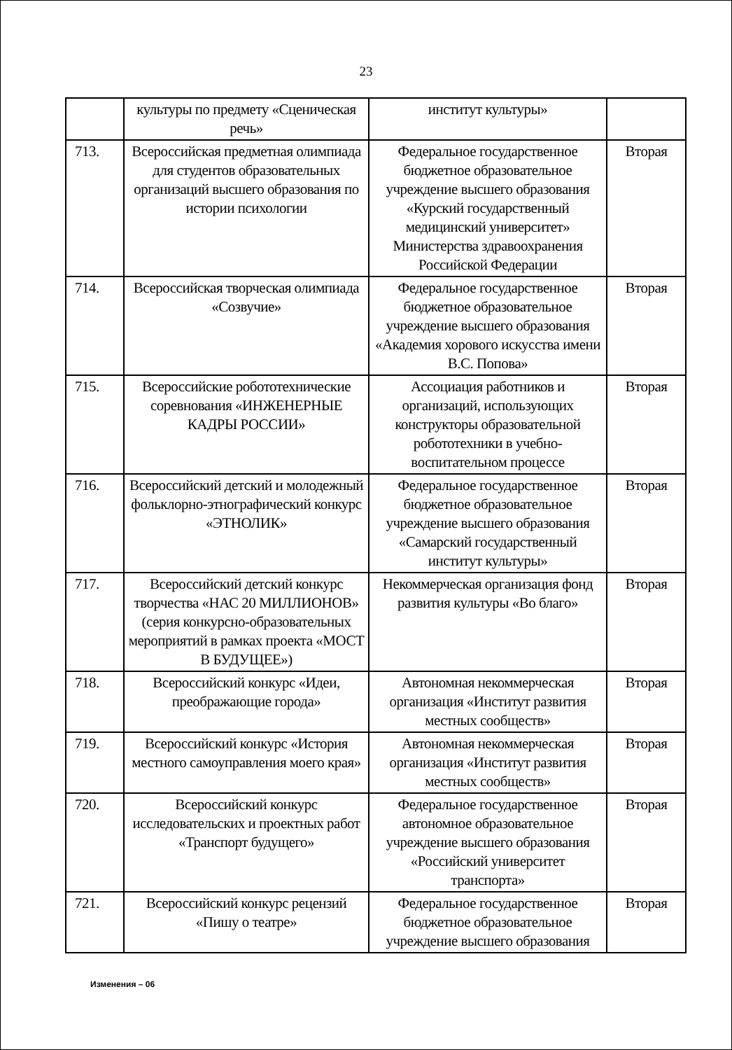23
| | культуры по предмету «Сценическая речь» | институт культуры» | |
| 713. | Всероссийская предметная олимпиада для студентов образовательных организаций высшего образования по истории психологии | Федеральное государственное бюджетное образовательное учреждение высшего образования «Курский государственный медицинский университет» Министерства здравоохранения Российской Федерации | Вторая |
| 714. | Всероссийская творческая олимпиада «Созвучие» | Федеральное государственное бюджетное образовательное учреждение высшего образования «Академия хорового искусства имени В.С. Попова» | Вторая |
| 715. | Всероссийские робототехнические соревнования «ИНЖЕНЕРНЫЕ КАДРЫ РОССИИ» | Ассоциация работников и организаций, использующих конструкторы образовательной робототехники в учебно-воспитательном процессе | Вторая |
| 716. | Всероссийский детский и молодежный фольклорно-этнографический конкурс «ЭТНОЛИК» | Федеральное государственное бюджетное образовательное учреждение высшего образования «Самарский государственный институт культуры» | Вторая |
| 717. | Всероссийский детский конкурс творчества «НАС 20 МИЛЛИОНОВ» (серия конкурсно-образовательных мероприятий в рамках проекта «МОСТ В БУДУЩЕЕ») | Некоммерческая организация фонд развития культуры «Во благо» | Вторая |
| 718. | Всероссийский конкурс «Идеи, преображающие города» | Автономная некоммерческая организация «Институт развития местных сообществ» | Вторая |
| 719. | Всероссийский конкурс «История местного самоуправления моего края» | Автономная некоммерческая организация «Институт развития местных сообществ» | Вторая |
| 720. | Всероссийский конкурс исследовательских и проектных работ «Транспорт будущего» | Федеральное государственное автономное образовательное учреждение высшего образования «Российский университет транспорта» | Вторая |
| 721. | Всероссийский конкурс рецензий «Пишу о театре» | Федеральное государственное бюджетное образовательное учреждение высшего образования | Вторая |
Изменения – 06